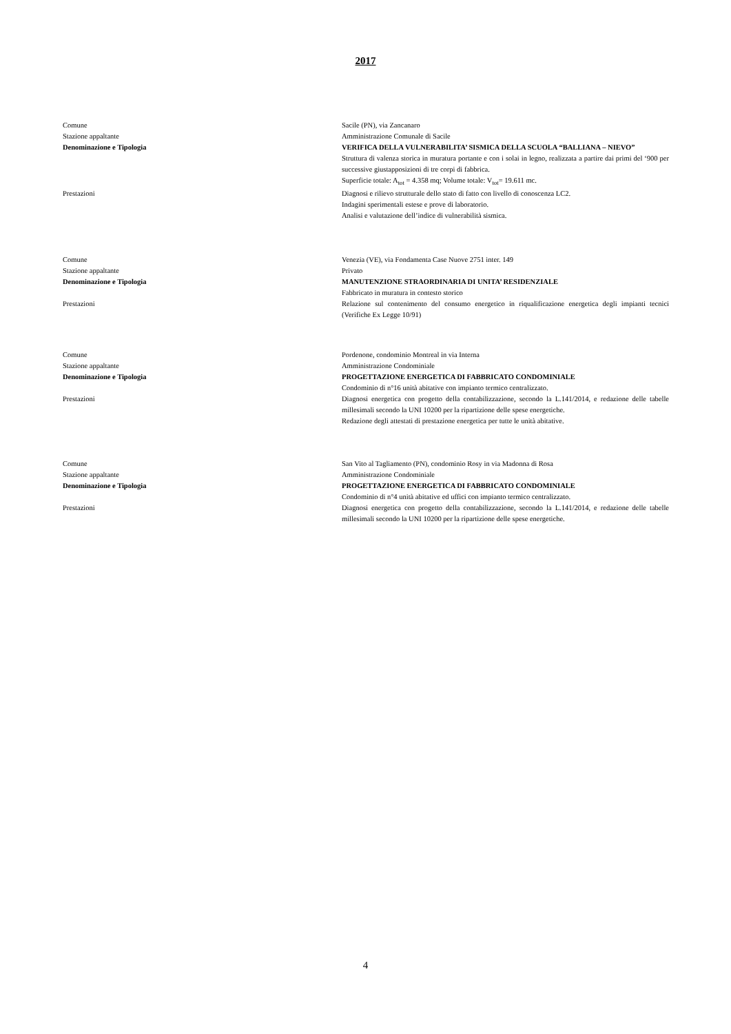2017
Comune Sacile (PN), via Zancanaro
Stazione appaltante Amministrazione Comunale di Sacile
Denominazione e Tipologia VERIFICA DELLA VULNERABILITA’ SISMICA DELLA SCUOLA “BALLIANA – NIEVO”
Struttura di valenza storica in muratura portante e con i solai in legno, realizzata a partire dai primi del ‘900 per successive giustapposizioni di tre corpi di fabbrica.
Superficie totale: A<sub>tot</sub> = 4.358 mq; Volume totale: V<sub>tot</sub>= 19.611 mc.
Prestazioni Diagnosi e rilievo strutturale dello stato di fatto con livello di conoscenza LC2.
Indagini sperimentali estese e prove di laboratorio.
Analisi e valutazione dell’indice di vulnerabilità sismica.
Comune Venezia (VE), via Fondamenta Case Nuove 2751 inter. 149
Stazione appaltante Privato
Denominazione e Tipologia MANUTENZIONE STRAORDINARIA DI UNITA’ RESIDENZIALE
Fabbricato in muratura in contesto storico
Prestazioni Relazione sul contenimento del consumo energetico in riqualificazione energetica degli impianti tecnici (Verifiche Ex Legge 10/91)
Comune Pordenone, condominio Montreal in via Interna
Stazione appaltante Amministrazione Condominiale
Denominazione e Tipologia PROGETTAZIONE ENERGETICA DI FABBRICATO CONDOMINIALE
Condominio di n°16 unità abitative con impianto termico centralizzato.
Prestazioni Diagnosi energetica con progetto della contabilizzazione, secondo la L.141/2014, e redazione delle tabelle millesimali secondo la UNI 10200 per la ripartizione delle spese energetiche.
Redazione degli attestati di prestazione energetica per tutte le unità abitative.
Comune San Vito al Tagliamento (PN), condominio Rosy in via Madonna di Rosa
Stazione appaltante Amministrazione Condominiale
Denominazione e Tipologia PROGETTAZIONE ENERGETICA DI FABBRICATO CONDOMINIALE
Condominio di n°4 unità abitative ed uffici con impianto termico centralizzato.
Prestazioni Diagnosi energetica con progetto della contabilizzazione, secondo la L.141/2014, e redazione delle tabelle millesimali secondo la UNI 10200 per la ripartizione delle spese energetiche.
4